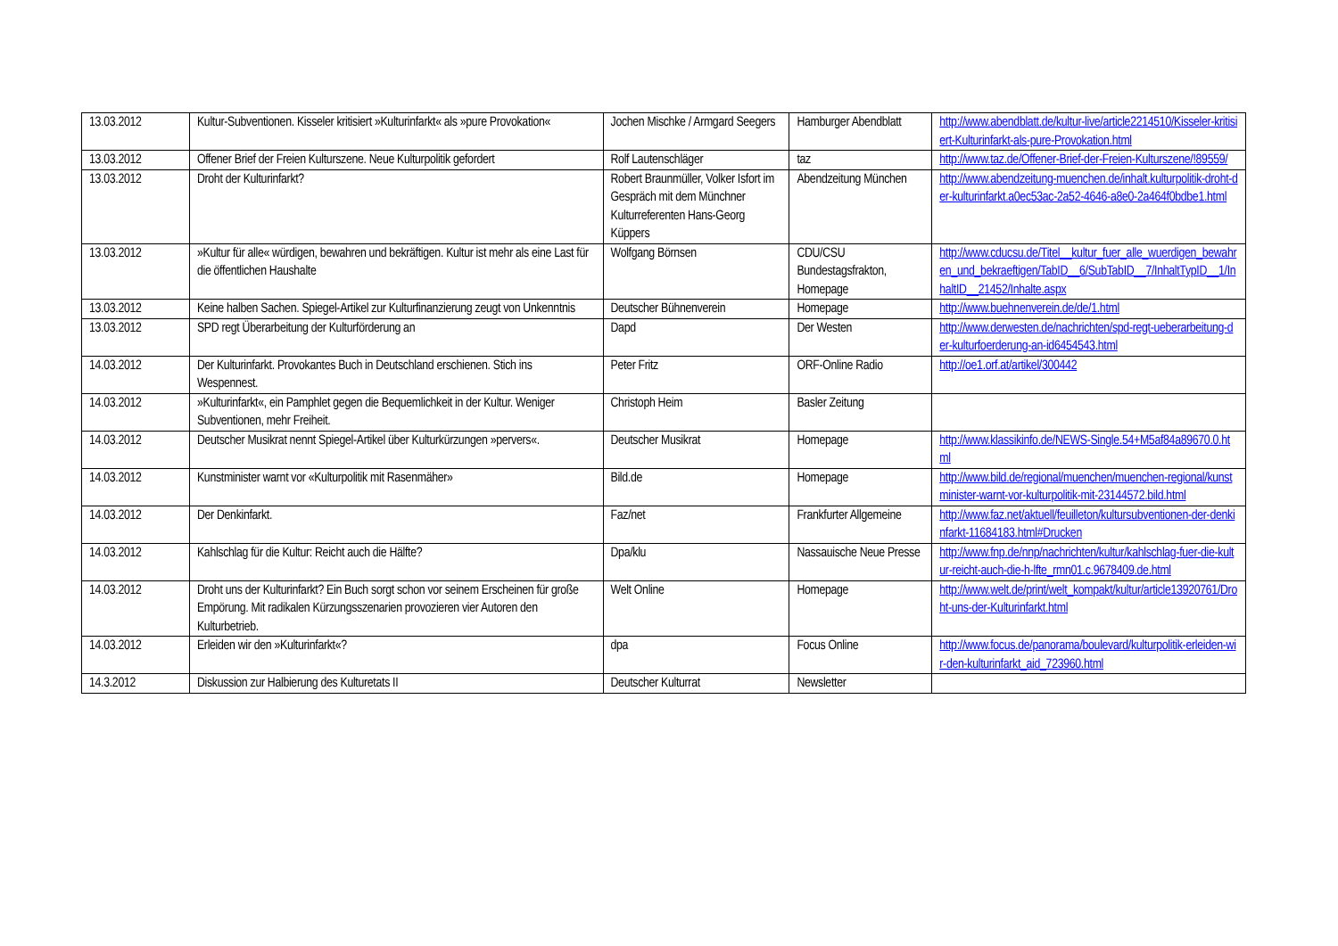| 13.03.2012 | Kultur-Subventionen. Kisseler kritisiert »Kulturinfarkt« als »pure Provokation« | Jochen Mischke / Armgard Seegers | Hamburger Abendblatt | http://www.abendblatt.de/kultur-live/article2214510/Kisseler-kritisiert-Kulturinfarkt-als-pure-Provokation.html |
| 13.03.2012 | Offener Brief der Freien Kulturszene. Neue Kulturpolitik gefordert | Rolf Lautenschläger | taz | http://www.taz.de/Offener-Brief-der-Freien-Kulturszene/!89559/ |
| 13.03.2012 | Droht der Kulturinfarkt? | Robert Braunmüller, Volker Isfort im Gespräch mit dem Münchner Kulturreferenten Hans-Georg Küppers | Abendzeitung München | http://www.abendzeitung-muenchen.de/inhalt.kulturpolitik-droht-der-kulturinfarkt.a0ec53ac-2a52-4646-a8e0-2a464f0bdbe1.html |
| 13.03.2012 | »Kultur für alle« würdigen, bewahren und bekräftigen. Kultur ist mehr als eine Last für die öffentlichen Haushalte | Wolfgang Börnsen | CDU/CSU Bundestagsfrakton, Homepage | http://www.cducsu.de/Titel__kultur_fuer_alle_wuerdigen_bewahren_und_bekraeftigen/TabID__6/SubTabID__7/InhaltTypID__1/InhaltID__21452/Inhalte.aspx |
| 13.03.2012 | Keine halben Sachen. Spiegel-Artikel zur Kulturfinanzierung zeugt von Unkenntnis | Deutscher Bühnenverein | Homepage | http://www.buehnenverein.de/de/1.html |
| 13.03.2012 | SPD regt Überarbeitung der Kulturförderung an | Dapd | Der Westen | http://www.derwesten.de/nachrichten/spd-regt-ueberarbeitung-der-kulturfoerderung-an-id6454543.html |
| 14.03.2012 | Der Kulturinfarkt. Provokantes Buch in Deutschland erschienen. Stich ins Wespennest. | Peter Fritz | ORF-Online Radio | http://oe1.orf.at/artikel/300442 |
| 14.03.2012 | »Kulturinfarkt«, ein Pamphlet gegen die Bequemlichkeit in der Kultur. Weniger Subventionen, mehr Freiheit. | Christoph Heim | Basler Zeitung | |
| 14.03.2012 | Deutscher Musikrat nennt Spiegel-Artikel über Kulturkürzungen »pervers«. | Deutscher Musikrat | Homepage | http://www.klassikinfo.de/NEWS-Single.54+M5af84a89670.0.html |
| 14.03.2012 | Kunstminister warnt vor «Kulturpolitik mit Rasenmäher» | Bild.de | Homepage | http://www.bild.de/regional/muenchen/muenchen-regional/kunstminister-warnt-vor-kulturpolitik-mit-23144572.bild.html |
| 14.03.2012 | Der Denkinfarkt. | Faz/net | Frankfurter Allgemeine | http://www.faz.net/aktuell/feuilleton/kultursubventionen-der-denkinfarkt-11684183.html#Drucken |
| 14.03.2012 | Kahlschlag für die Kultur: Reicht auch die Hälfte? | Dpa/klu | Nassauische Neue Presse | http://www.fnp.de/nnp/nachrichten/kultur/kahlschlag-fuer-die-kultur-reicht-auch-die-h-lfte_rmn01.c.9678409.de.html |
| 14.03.2012 | Droht uns der Kulturinfarkt? Ein Buch sorgt schon vor seinem Erscheinen für große Empörung. Mit radikalen Kürzungsszenarien provozieren vier Autoren den Kulturbetrieb. | Welt Online | Homepage | http://www.welt.de/print/welt_kompakt/kultur/article13920761/Droht-uns-der-Kulturinfarkt.html |
| 14.03.2012 | Erleiden wir den »Kulturinfarkt«? | dpa | Focus Online | http://www.focus.de/panorama/boulevard/kulturpolitik-erleiden-wir-den-kulturinfarkt_aid_723960.html |
| 14.3.2012 | Diskussion zur Halbierung des Kulturetats II | Deutscher Kulturrat | Newsletter | |